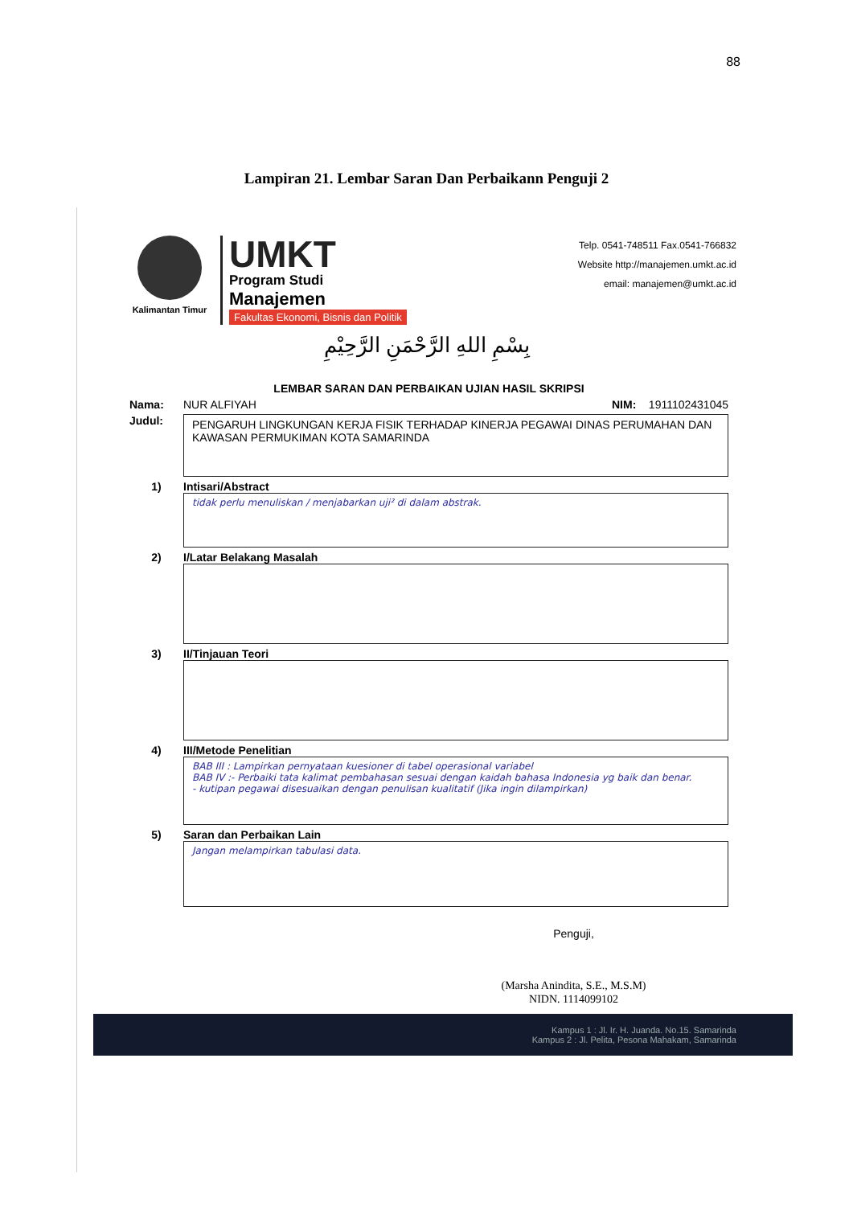88
Lampiran 21. Lembar Saran Dan Perbaikann Penguji 2
Kalimantan Timur
UMKT
Program Studi
Manajemen
Fakultas Ekonomi, Bisnis dan Politik
Telp. 0541-748511 Fax.0541-766832
Website http://manajemen.umkt.ac.id
email: manajemen@umkt.ac.id
بِسْمِ اللهِ الرَّحْمَنِ الرَّحِيْمِ
LEMBAR SARAN DAN PERBAIKAN UJIAN HASIL SKRIPSI
Nama: NUR ALFIYAH NIM: 1911102431045
Judul:
PENGARUH LINGKUNGAN KERJA FISIK TERHADAP KINERJA PEGAWAI DINAS PERUMAHAN DAN KAWASAN PERMUKIMAN KOTA SAMARINDA
1) Intisari/Abstract
tidak perlu menuliskan / menjabarkan uji² di dalam abstrak.
2) I/Latar Belakang Masalah
3) II/Tinjauan Teori
4) III/Metode Penelitian
BAB III : Lampirkan pernyataan kuesioner di tabel operasional variabel
BAB IV :- Perbaiki tata kalimat pembahasan sesuai dengan kaidah bahasa Indonesia yg baik dan benar.
- kutipan pegawai disesuaikan dengan penulisan kualitatif (Jika ingin dilampirkan)
5) Saran dan Perbaikan Lain
Jangan melampirkan tabulasi data.
Penguji,
(Marsha Anindita, S.E., M.S.M)
NIDN. 1114099102
Kampus 1 : Jl. Ir. H. Juanda. No.15. Samarinda
Kampus 2 : Jl. Pelita, Pesona Mahakam, Samarinda